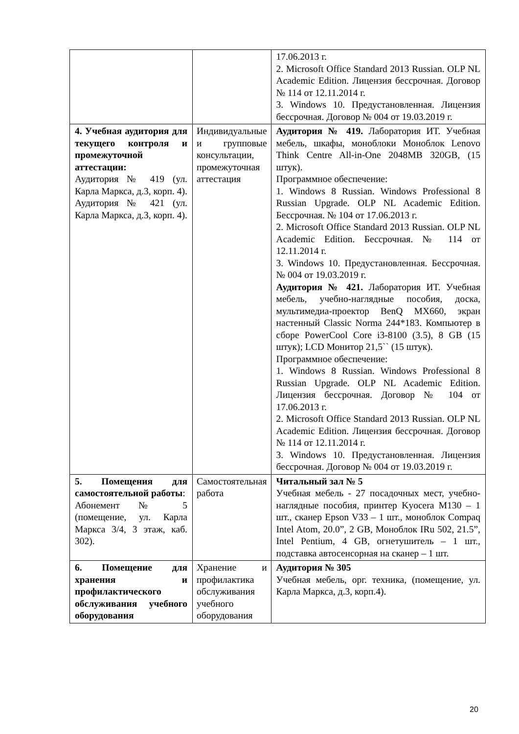| | | 17.06.2013 г. 2. Microsoft Office Standard 2013 Russian. OLP NL Academic Edition. Лицензия бессрочная. Договор № 114 от 12.11.2014 г. 3. Windows 10. Предустановленная. Лицензия бессрочная. Договор № 004 от 19.03.2019 г. |
| 4. Учебная аудитория для текущего контроля и промежуточной аттестации: Аудитория № 419 (ул. Карла Маркса, д.3, корп. 4). Аудитория № 421 (ул. Карла Маркса, д.3, корп. 4). | Индивидуальные и групповые консультации, промежуточная аттестация | Аудитория № 419. Лаборатория ИТ. Учебная мебель, шкафы, моноблоки Моноблок Lenovo Think Centre All-in-One 2048MB 320GB, (15 штук). Программное обеспечение: 1. Windows 8 Russian. Windows Professional 8 Russian Upgrade. OLP NL Academic Edition. Бессрочная. № 104 от 17.06.2013 г. 2. Microsoft Office Standard 2013 Russian. OLP NL Academic Edition. Бессрочная. № 114 от 12.11.2014 г. 3. Windows 10. Предустановленная. Бессрочная. № 004 от 19.03.2019 г. Аудитория № 421. Лаборатория ИТ. Учебная мебель, учебно-наглядные пособия, доска, мультимедиа-проектор BenQ MX660, экран настенный Classic Norma 244*183. Компьютер в сборе PowerCool Core i3-8100 (3.5), 8 GB (15 штук); LCD Монитор 21,5`` (15 штук). Программное обеспечение: 1. Windows 8 Russian. Windows Professional 8 Russian Upgrade. OLP NL Academic Edition. Лицензия бессрочная. Договор № 104 от 17.06.2013 г. 2. Microsoft Office Standard 2013 Russian. OLP NL Academic Edition. Лицензия бессрочная. Договор № 114 от 12.11.2014 г. 3. Windows 10. Предустановленная. Лицензия бессрочная. Договор № 004 от 19.03.2019 г. |
| 5. Помещения для самостоятельной работы : Абонемент № 5 (помещение, ул. Карла Маркса 3/4, 3 этаж, каб. 302). | Самостоятельная работа | Читальный зал № 5 Учебная мебель - 27 посадочных мест, учебно-наглядные пособия, принтер Kyocera M130 – 1 шт., сканер Epson V33 – 1 шт., моноблок Compaq Intel Atom, 20.0”, 2 GB, Моноблок IRu 502, 21.5”, Intel Pentium, 4 GB, огнетушитель – 1 шт., подставка автосенсорная на сканер – 1 шт. |
| 6. Помещение для хранения и профилактического обслуживания учебного оборудования | Хранение и профилактика обслуживания учебного оборудования | Аудитория № 305 Учебная мебель, орг. техника, (помещение, ул. Карла Маркса, д.3, корп.4). |
20